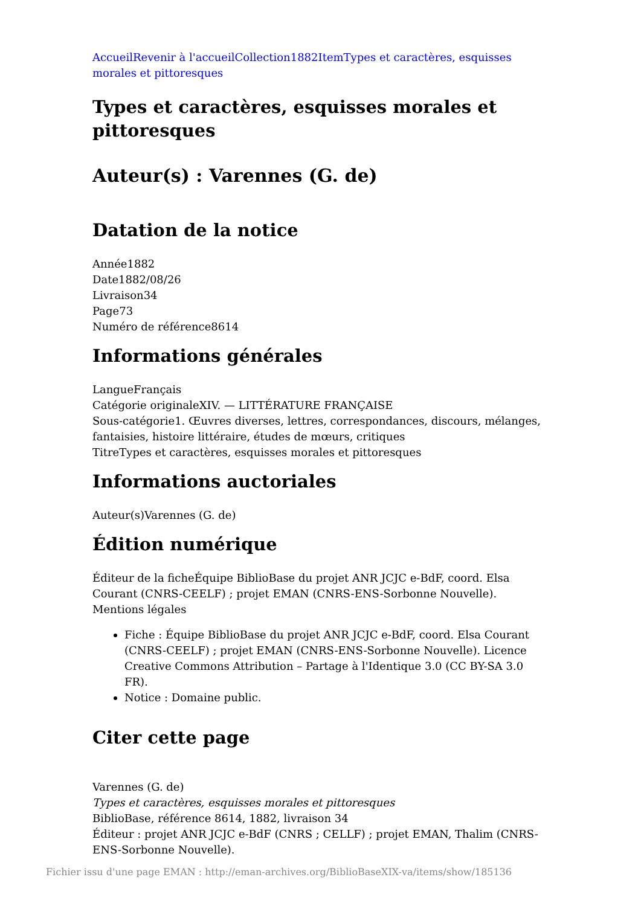Accueil Revenir à l'accueil Collection 1882 Item Types et caractères, esquisses morales et pittoresques
Types et caractères, esquisses morales et pittoresques
Auteur(s) : Varennes (G. de)
Datation de la notice
Année1882
Date1882/08/26
Livraison34
Page73
Numéro de référence8614
Informations générales
LangueFrançais
Catégorie originaleXIV. — LITTÉRATURE FRANÇAISE
Sous-catégorie1. Œuvres diverses, lettres, correspondances, discours, mélanges, fantaisies, histoire littéraire, études de mœurs, critiques
TitreTypes et caractères, esquisses morales et pittoresques
Informations auctoriales
Auteur(s)Varennes (G. de)
Édition numérique
Éditeur de la ficheÉquipe BiblioBase du projet ANR JCJC e-BdF, coord. Elsa Courant (CNRS-CEELF) ; projet EMAN (CNRS-ENS-Sorbonne Nouvelle).
Mentions légales
Fiche : Équipe BiblioBase du projet ANR JCJC e-BdF, coord. Elsa Courant (CNRS-CEELF) ; projet EMAN (CNRS-ENS-Sorbonne Nouvelle). Licence Creative Commons Attribution – Partage à l'Identique 3.0 (CC BY-SA 3.0 FR).
Notice : Domaine public.
Citer cette page
Varennes (G. de)
Types et caractères, esquisses morales et pittoresques
BiblioBase, référence 8614, 1882, livraison 34
Éditeur : projet ANR JCJC e-BdF (CNRS ; CELLF) ; projet EMAN, Thalim (CNRS-ENS-Sorbonne Nouvelle).
Fichier issu d'une page EMAN : http://eman-archives.org/BiblioBaseXIX-va/items/show/185136